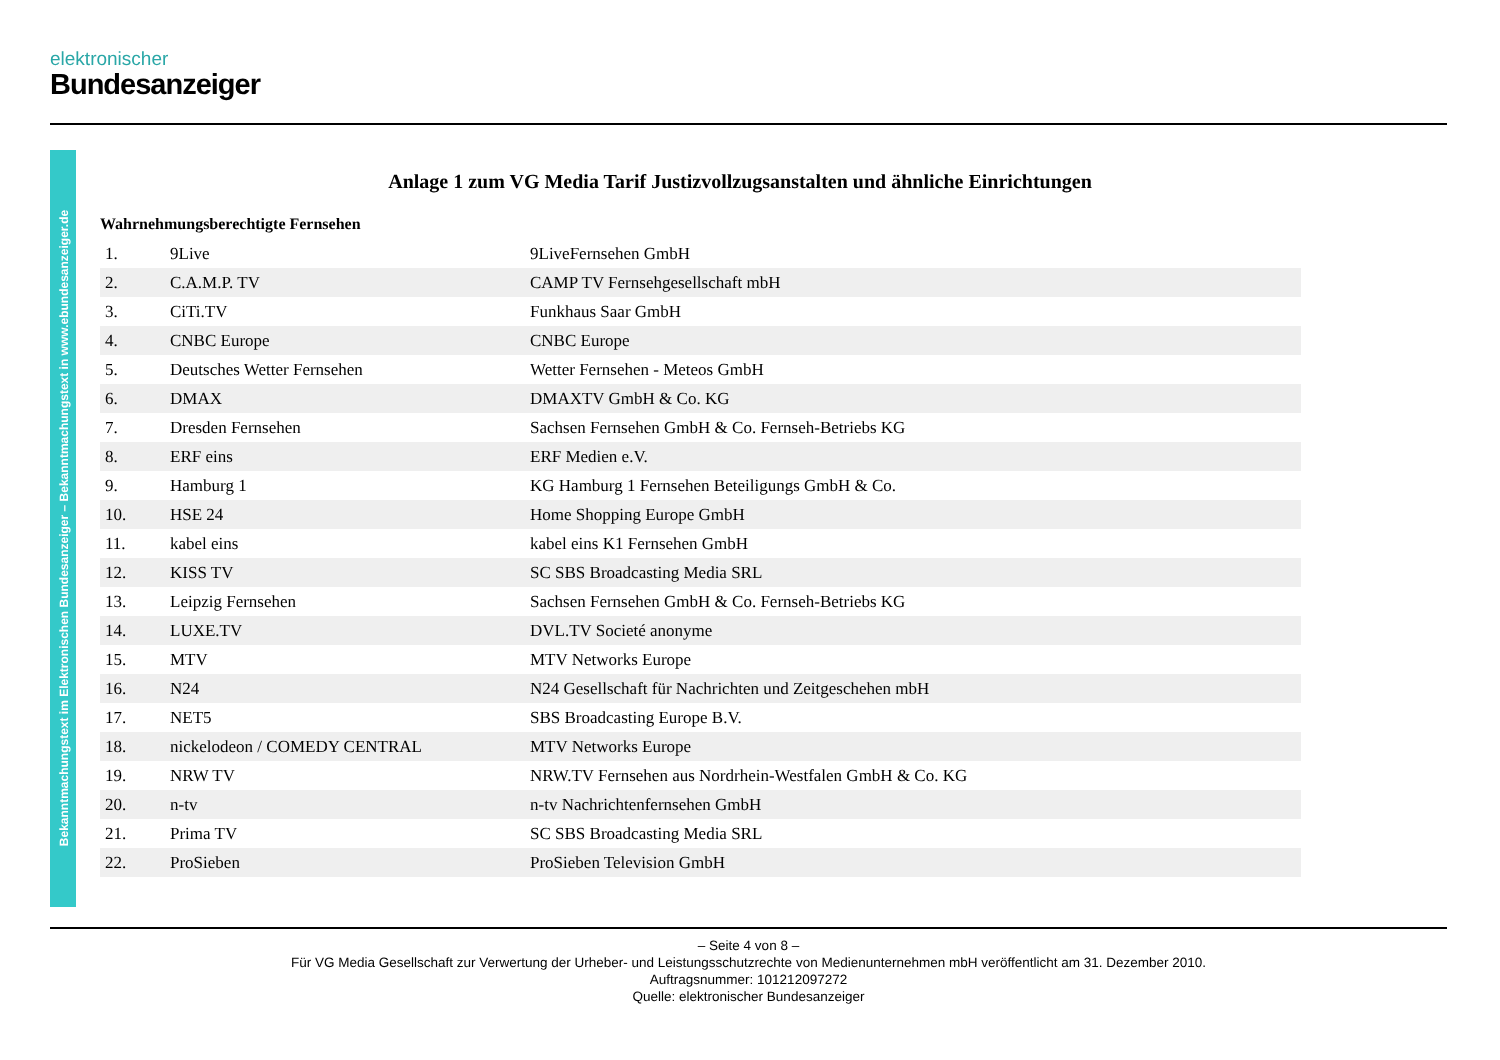elektronischer
Bundesanzeiger
Bekanntmachungstext im Elektronischen Bundesanzeiger – Bekanntmachungstext in www.ebundesanzeiger.de
Anlage 1 zum VG Media Tarif Justizvollzugsanstalten und ähnliche Einrichtungen
Wahrnehmungsberechtigte Fernsehen
| 1. | 9Live | 9LiveFernsehen GmbH |
| 2. | C.A.M.P. TV | CAMP TV Fernsehgesellschaft mbH |
| 3. | CiTi.TV | Funkhaus Saar GmbH |
| 4. | CNBC Europe | CNBC Europe |
| 5. | Deutsches Wetter Fernsehen | Wetter Fernsehen - Meteos GmbH |
| 6. | DMAX | DMAXTV GmbH & Co. KG |
| 7. | Dresden Fernsehen | Sachsen Fernsehen GmbH & Co. Fernseh-Betriebs KG |
| 8. | ERF eins | ERF Medien e.V. |
| 9. | Hamburg 1 | KG Hamburg 1 Fernsehen Beteiligungs GmbH & Co. |
| 10. | HSE 24 | Home Shopping Europe GmbH |
| 11. | kabel eins | kabel eins K1 Fernsehen GmbH |
| 12. | KISS TV | SC SBS Broadcasting Media SRL |
| 13. | Leipzig Fernsehen | Sachsen Fernsehen GmbH & Co. Fernseh-Betriebs KG |
| 14. | LUXE.TV | DVL.TV Societé anonyme |
| 15. | MTV | MTV Networks Europe |
| 16. | N24 | N24 Gesellschaft für Nachrichten und Zeitgeschehen mbH |
| 17. | NET5 | SBS Broadcasting Europe B.V. |
| 18. | nickelodeon / COMEDY CENTRAL | MTV Networks Europe |
| 19. | NRW TV | NRW.TV Fernsehen aus Nordrhein-Westfalen GmbH & Co. KG |
| 20. | n-tv | n-tv Nachrichtenfernsehen GmbH |
| 21. | Prima TV | SC SBS Broadcasting Media SRL |
| 22. | ProSieben | ProSieben Television GmbH |
– Seite 4 von 8 –
Für VG Media Gesellschaft zur Verwertung der Urheber- und Leistungsschutzrechte von Medienunternehmen mbH veröffentlicht am 31. Dezember 2010.
Auftragsnummer: 101212097272
Quelle: elektronischer Bundesanzeiger